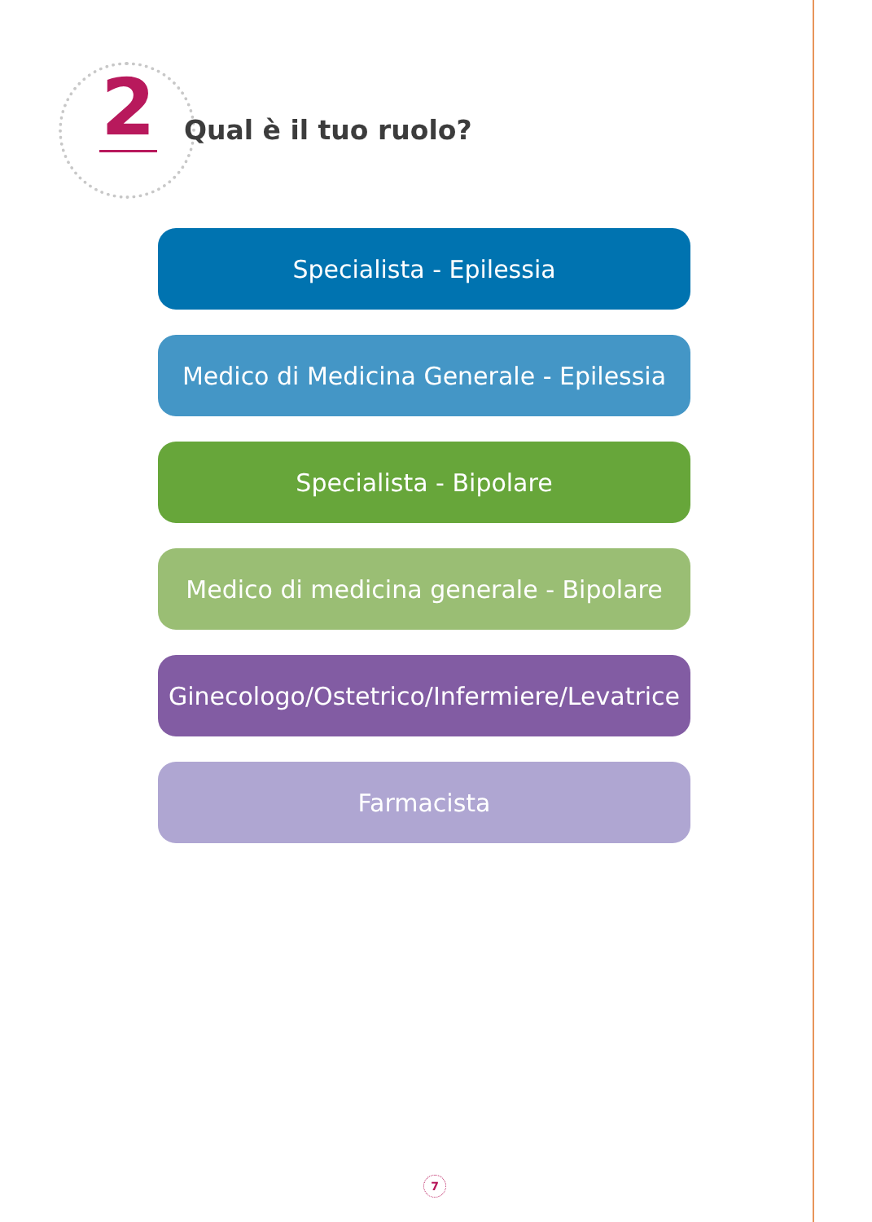2 Qual è il tuo ruolo?
Specialista - Epilessia
Medico di Medicina Generale - Epilessia
Specialista - Bipolare
Medico di medicina generale - Bipolare
Ginecologo/Ostetrico/Infermiere/Levatrice
Farmacista
7